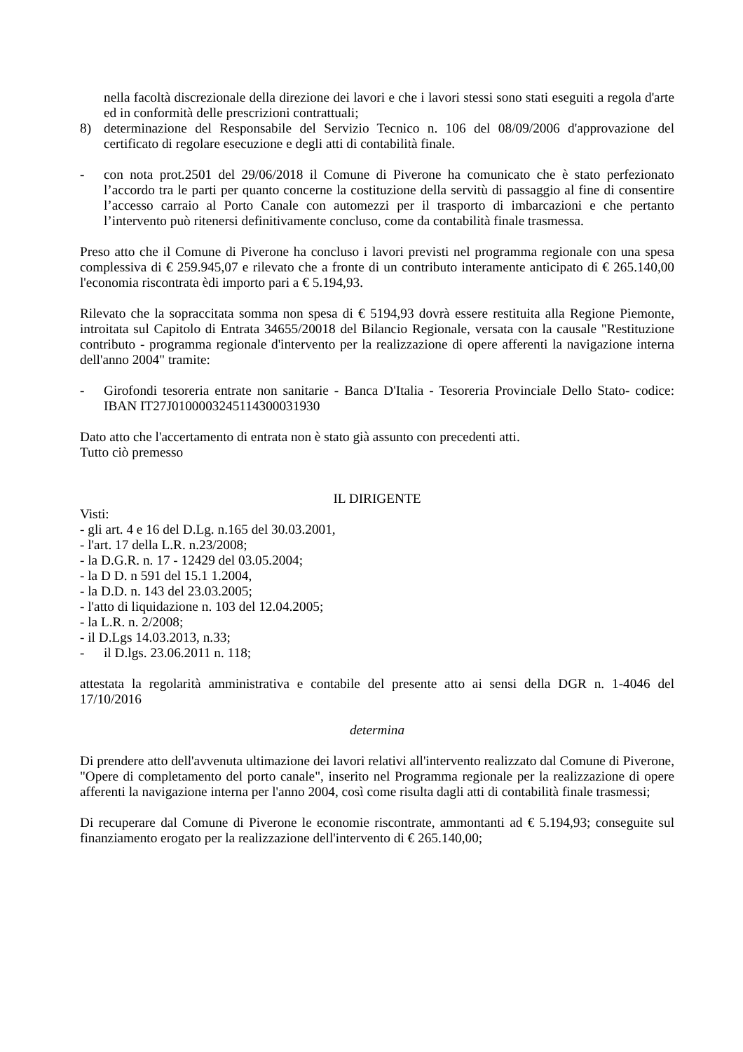nella facoltà discrezionale della direzione dei lavori e che i lavori stessi sono stati eseguiti a regola d'arte ed in conformità delle prescrizioni contrattuali;
8) determinazione del Responsabile del Servizio Tecnico n. 106 del 08/09/2006 d'approvazione del certificato di regolare esecuzione e degli atti di contabilità finale.
- con nota prot.2501 del 29/06/2018 il Comune di Piverone ha comunicato che è stato perfezionato l’accordo tra le parti per quanto concerne la costituzione della servitù di passaggio al fine di consentire l’accesso carraio al Porto Canale con automezzi per il trasporto di imbarcazioni e che pertanto l’intervento può ritenersi definitivamente concluso, come da contabilità finale trasmessa.
Preso atto che il Comune di Piverone ha concluso i lavori previsti nel programma regionale con una spesa complessiva di € 259.945,07 e rilevato che a fronte di un contributo interamente anticipato di € 265.140,00 l'economia riscontrata èdi importo pari a € 5.194,93.
Rilevato che la sopraccitata somma non spesa di € 5194,93 dovrà essere restituita alla Regione Piemonte, introitata sul Capitolo di Entrata 34655/20018 del Bilancio Regionale, versata con la causale "Restituzione contributo - programma regionale d'intervento per la realizzazione di opere afferenti la navigazione interna dell'anno 2004" tramite:
- Girofondi tesoreria entrate non sanitarie - Banca D'Italia - Tesoreria Provinciale Dello Stato- codice: IBAN IT27J0100003245114300031930
Dato atto che l'accertamento di entrata non è stato già assunto con precedenti atti.
Tutto ciò premesso
IL DIRIGENTE
Visti:
- gli art. 4 e 16 del D.Lg. n.165 del 30.03.2001,
- l'art. 17 della L.R. n.23/2008;
- la D.G.R. n. 17 - 12429 del 03.05.2004;
- la D D. n 591 del 15.1 1.2004,
- la D.D. n. 143 del 23.03.2005;
- l'atto di liquidazione n. 103 del 12.04.2005;
- la L.R. n. 2/2008;
- il D.Lgs 14.03.2013, n.33;
- il D.lgs. 23.06.2011 n. 118;
attestata la regolarità amministrativa e contabile del presente atto ai sensi della DGR n. 1-4046 del 17/10/2016
determina
Di prendere atto dell'avvenuta ultimazione dei lavori relativi all'intervento realizzato dal Comune di Piverone, "Opere di completamento del porto canale", inserito nel Programma regionale per la realizzazione di opere afferenti la navigazione interna per l'anno 2004, così come risulta dagli atti di contabilità finale trasmessi;
Di recuperare dal Comune di Piverone le economie riscontrate, ammontanti ad € 5.194,93; conseguite sul finanziamento erogato per la realizzazione dell'intervento di € 265.140,00;